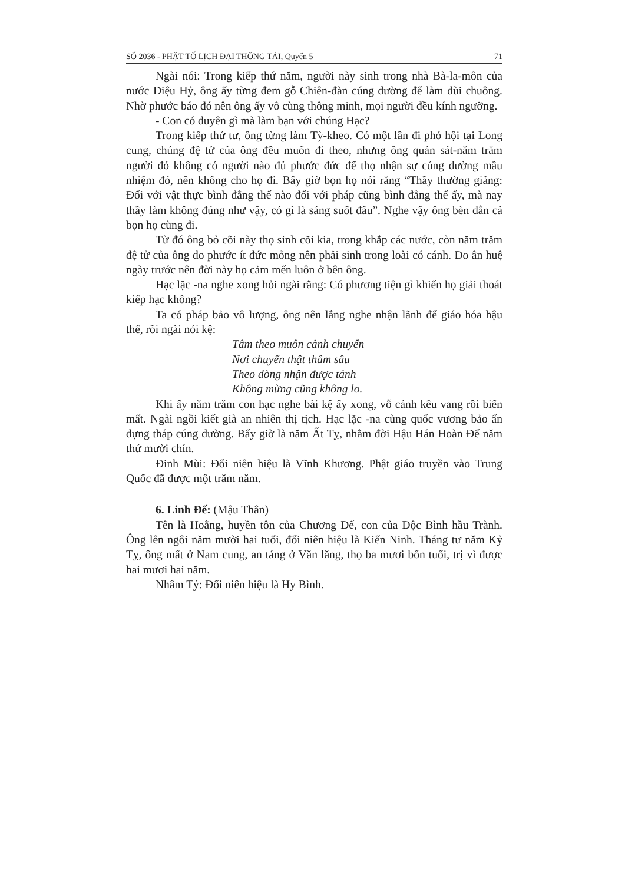SỐ 2036 - PHẬT TỐ LỊCH ĐẠI THÔNG TẢI, Quyển 5 71
Ngài nói: Trong kiếp thứ năm, người này sinh trong nhà Bà-la-môn của nước Diệu Hỷ, ông ấy từng đem gỗ Chiên-đàn cúng dường để làm dùi chuông. Nhờ phước báo đó nên ông ấy vô cùng thông minh, mọi người đều kính ngưỡng.
- Con có duyên gì mà làm bạn với chúng Hạc?
Trong kiếp thứ tư, ông từng làm Tỳ-kheo. Có một lần đi phó hội tại Long cung, chúng đệ tử của ông đều muốn đi theo, nhưng ông quán sát-năm trăm người đó không có người nào đủ phước đức để thọ nhận sự cúng dường mầu nhiệm đó, nên không cho họ đi. Bấy giờ bọn họ nói rằng “Thầy thường giảng: Đối với vật thực bình đẳng thế nào đối với pháp cũng bình đẳng thế ấy, mà nay thầy làm không đúng như vậy, có gì là sáng suốt đâu”. Nghe vậy ông bèn dẫn cả bọn họ cùng đi.
Từ đó ông bỏ cõi này thọ sinh cõi kia, trong khắp các nước, còn năm trăm đệ tử của ông do phước ít đức mỏng nên phải sinh trong loài có cánh. Do ân huệ ngày trước nên đời này họ cảm mến luôn ở bên ông.
Hạc lặc -na nghe xong hỏi ngài rằng: Có phương tiện gì khiến họ giải thoát kiếp hạc không?
Ta có pháp bảo vô lượng, ông nên lắng nghe nhận lãnh để giáo hóa hậu thế, rồi ngài nói kệ:
Tâm theo muôn cảnh chuyển
Nơi chuyển thật thâm sâu
Theo dòng nhận được tánh
Không mừng cũng không lo.
Khi ấy năm trăm con hạc nghe bài kệ ấy xong, vỗ cánh kêu vang rồi biến mất. Ngài ngồi kiết già an nhiên thị tịch. Hạc lặc -na cùng quốc vương bảo ấn dựng tháp cúng dường. Bấy giờ là năm Ất Tỵ, nhằm đời Hậu Hán Hoàn Đế năm thứ mười chín.
Đinh Mùi: Đổi niên hiệu là Vĩnh Khương. Phật giáo truyền vào Trung Quốc đã được một trăm năm.
6. Linh Đế: (Mậu Thân)
Tên là Hoằng, huyền tôn của Chương Đế, con của Độc Bình hầu Trành. Ông lên ngôi năm mười hai tuổi, đổi niên hiệu là Kiến Ninh. Tháng tư năm Kỷ Tỵ, ông mất ở Nam cung, an táng ở Văn lăng, thọ ba mươi bốn tuổi, trị vì được hai mươi hai năm.
Nhâm Tý: Đổi niên hiệu là Hy Bình.